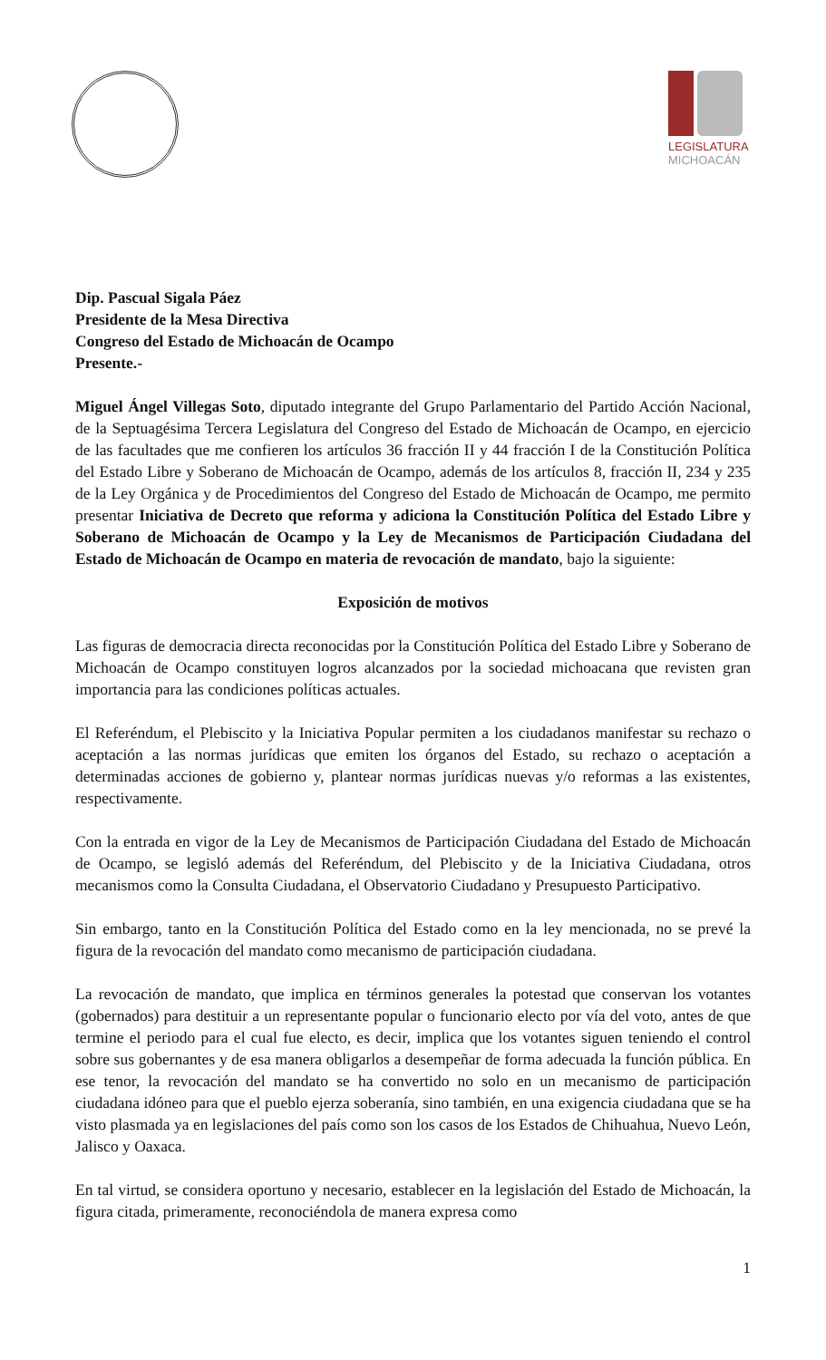LEGISLATURA
MICHOACÁN
Dip. Pascual Sigala Páez
Presidente de la Mesa Directiva
Congreso del Estado de Michoacán de Ocampo
Presente.-
Miguel Ángel Villegas Soto, diputado integrante del Grupo Parlamentario del Partido Acción Nacional, de la Septuagésima Tercera Legislatura del Congreso del Estado de Michoacán de Ocampo, en ejercicio de las facultades que me confieren los artículos 36 fracción II y 44 fracción I de la Constitución Política del Estado Libre y Soberano de Michoacán de Ocampo, además de los artículos 8, fracción II, 234 y 235 de la Ley Orgánica y de Procedimientos del Congreso del Estado de Michoacán de Ocampo, me permito presentar Iniciativa de Decreto que reforma y adiciona la Constitución Política del Estado Libre y Soberano de Michoacán de Ocampo y la Ley de Mecanismos de Participación Ciudadana del Estado de Michoacán de Ocampo en materia de revocación de mandato, bajo la siguiente:
Exposición de motivos
Las figuras de democracia directa reconocidas por la Constitución Política del Estado Libre y Soberano de Michoacán de Ocampo constituyen logros alcanzados por la sociedad michoacana que revisten gran importancia para las condiciones políticas actuales.
El Referéndum, el Plebiscito y la Iniciativa Popular permiten a los ciudadanos manifestar su rechazo o aceptación a las normas jurídicas que emiten los órganos del Estado, su rechazo o aceptación a determinadas acciones de gobierno y, plantear normas jurídicas nuevas y/o reformas a las existentes, respectivamente.
Con la entrada en vigor de la Ley de Mecanismos de Participación Ciudadana del Estado de Michoacán de Ocampo, se legisló además del Referéndum, del Plebiscito y de la Iniciativa Ciudadana, otros mecanismos como la Consulta Ciudadana, el Observatorio Ciudadano y Presupuesto Participativo.
Sin embargo, tanto en la Constitución Política del Estado como en la ley mencionada, no se prevé la figura de la revocación del mandato como mecanismo de participación ciudadana.
La revocación de mandato, que implica en términos generales la potestad que conservan los votantes (gobernados) para destituir a un representante popular o funcionario electo por vía del voto, antes de que termine el periodo para el cual fue electo, es decir, implica que los votantes siguen teniendo el control sobre sus gobernantes y de esa manera obligarlos a desempeñar de forma adecuada la función pública. En ese tenor, la revocación del mandato se ha convertido no solo en un mecanismo de participación ciudadana idóneo para que el pueblo ejerza soberanía, sino también, en una exigencia ciudadana que se ha visto plasmada ya en legislaciones del país como son los casos de los Estados de Chihuahua, Nuevo León, Jalisco y Oaxaca.
En tal virtud, se considera oportuno y necesario, establecer en la legislación del Estado de Michoacán, la figura citada, primeramente, reconociéndola de manera expresa como
1